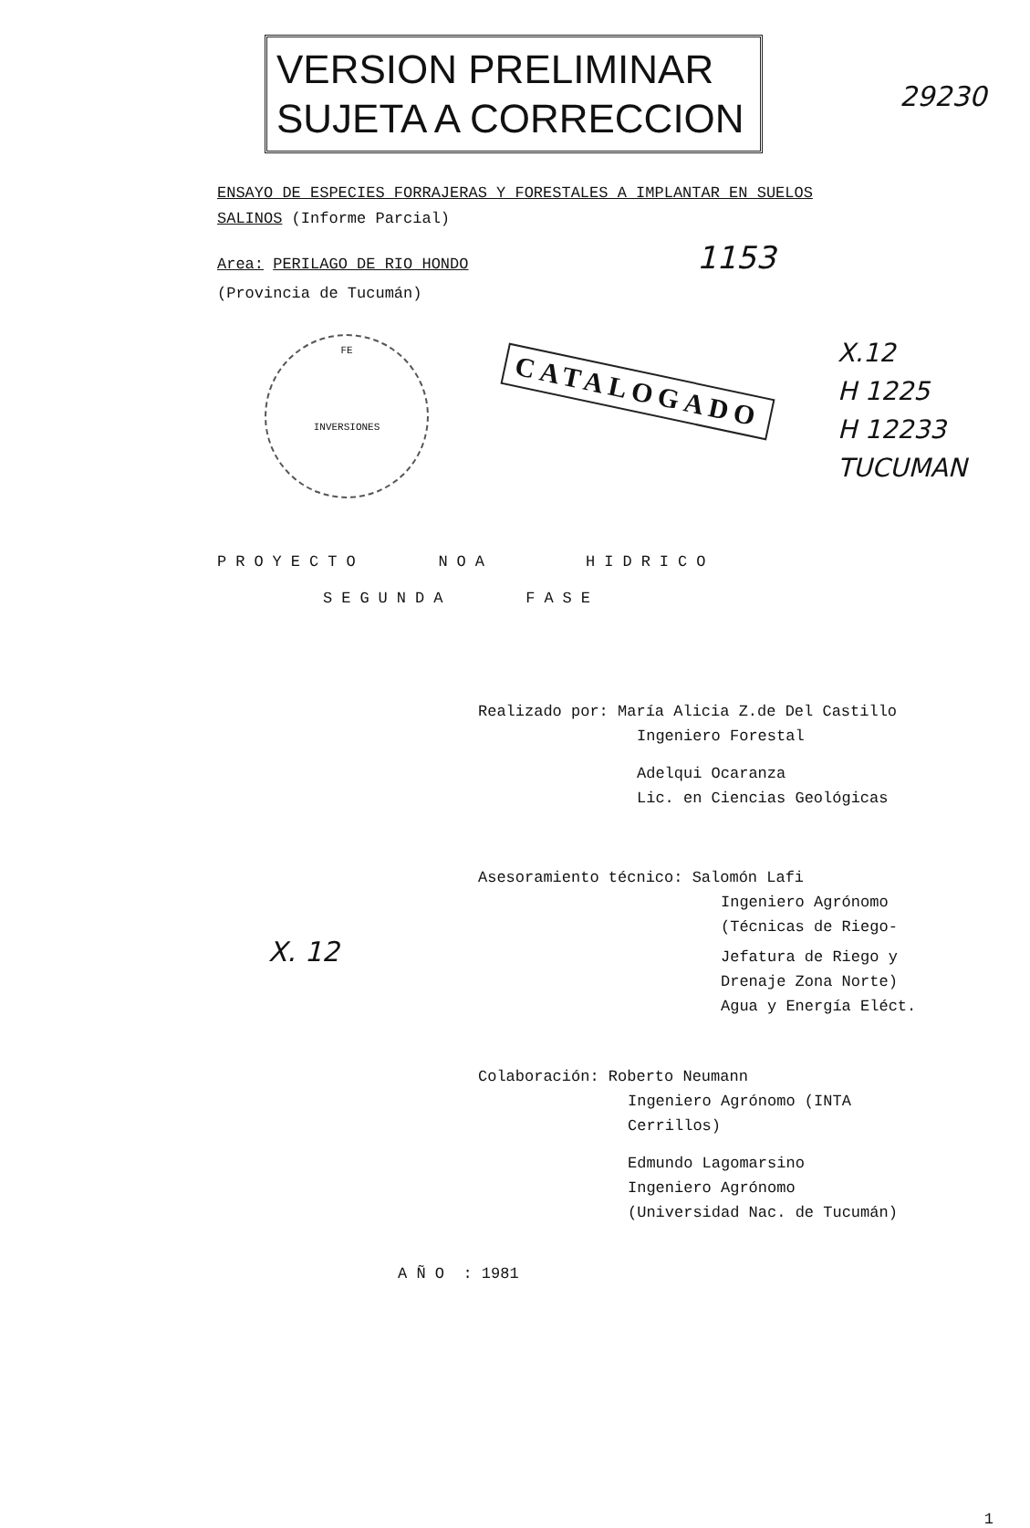VERSION PRELIMINAR
SUJETA A CORRECCION
29230
ENSAYO DE ESPECIES FORRAJERAS Y FORESTALES A IMPLANTAR EN SUELOS
SALINOS (Informe Parcial)
Area: PERILAGO DE RIO HONDO 1153
(Provincia de Tucumán)
FE
INVERSIONES
CATALOGADO
X.12
H 1225
H 12233
TUCUMAN
PROYECTO NOA HIDRICO
SEGUNDA FASE
Realizado por: María Alicia Z.de Del Castillo
Ingeniero Forestal
Adelqui Ocaranza
Lic. en Ciencias Geológicas
Asesoramiento técnico: Salomón Lafi
Ingeniero Agrónomo
(Técnicas de Riego-
Jefatura de Riego y X. 12
Drenaje Zona Norte)
Agua y Energía Eléct.
Colaboración: Roberto Neumann
Ingeniero Agrónomo (INTA
Cerrillos)
Edmundo Lagomarsino
Ingeniero Agrónomo
(Universidad Nac. de Tucumán)
A Ñ O : 1981
1